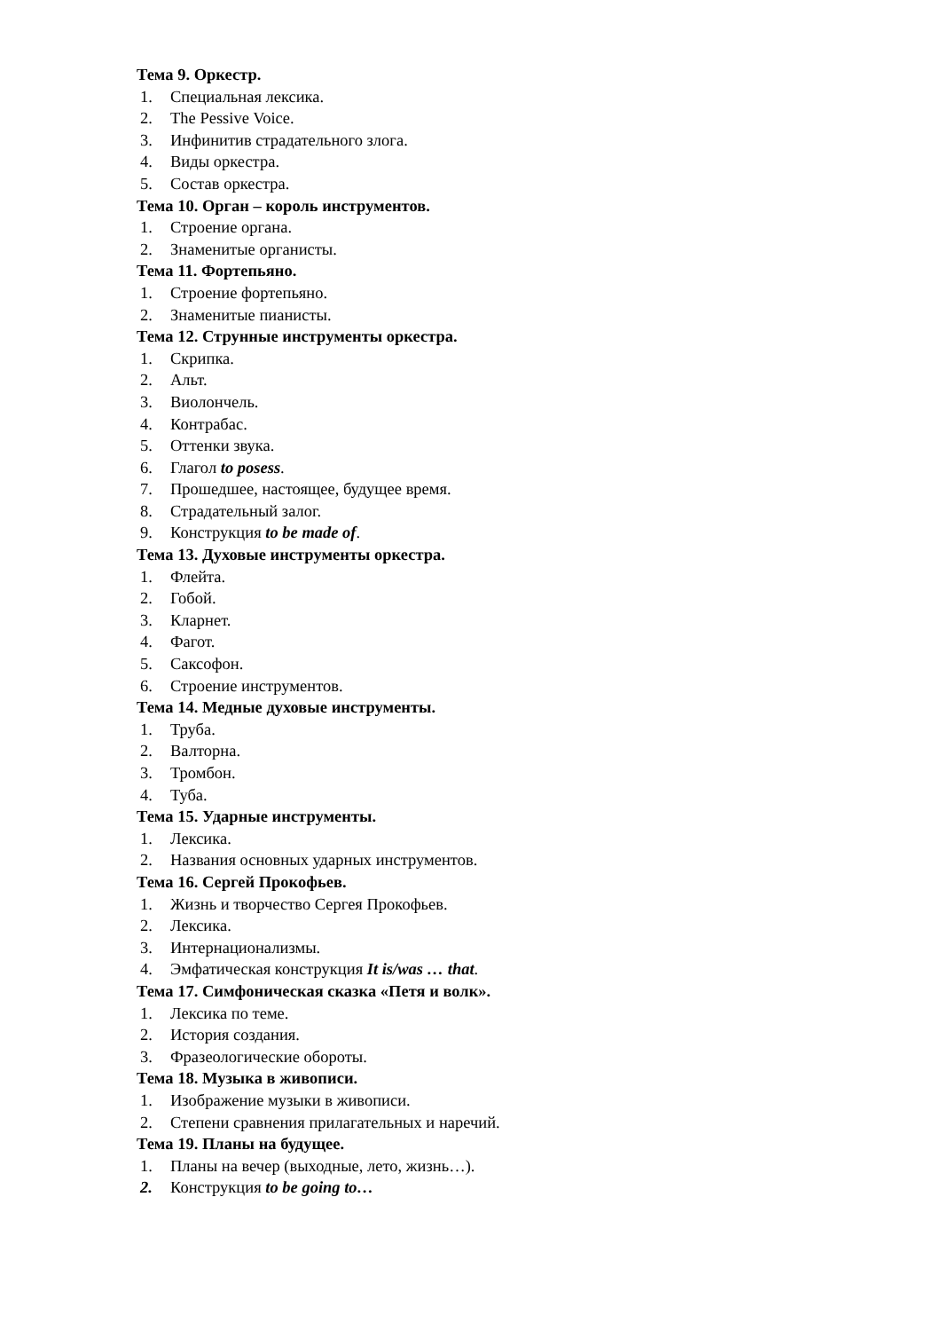Тема 9. Оркестр.
1. Специальная лексика.
2. The Pessive Voice.
3. Инфинитив страдательного злога.
4. Виды оркестра.
5. Состав оркестра.
Тема 10. Орган – король инструментов.
1. Строение органа.
2. Знаменитые органисты.
Тема 11. Фортепьяно.
1. Строение фортепьяно.
2. Знаменитые пианисты.
Тема 12. Струнные инструменты оркестра.
1. Скрипка.
2. Альт.
3. Виолончель.
4. Контрабас.
5. Оттенки звука.
6. Глагол to posess.
7. Прошедшее, настоящее, будущее время.
8. Страдательный залог.
9. Конструкция to be made of.
Тема 13. Духовые инструменты оркестра.
1. Флейта.
2. Гобой.
3. Кларнет.
4. Фагот.
5. Саксофон.
6. Строение инструментов.
Тема 14. Медные духовые инструменты.
1. Труба.
2. Валторна.
3. Тромбон.
4. Туба.
Тема 15. Ударные инструменты.
1. Лексика.
2. Названия основных ударных инструментов.
Тема 16. Сергей Прокофьев.
1. Жизнь и творчество Сергея Прокофьев.
2. Лексика.
3. Интернационализмы.
4. Эмфатическая конструкция It is/was … that.
Тема 17. Симфоническая сказка «Петя и волк».
1. Лексика по теме.
2. История создания.
3. Фразеологические обороты.
Тема 18. Музыка в живописи.
1. Изображение музыки в живописи.
2. Степени сравнения прилагательных и наречий.
Тема 19. Планы на будущее.
1. Планы на вечер (выходные, лето, жизнь…).
2. Конструкция to be going to…